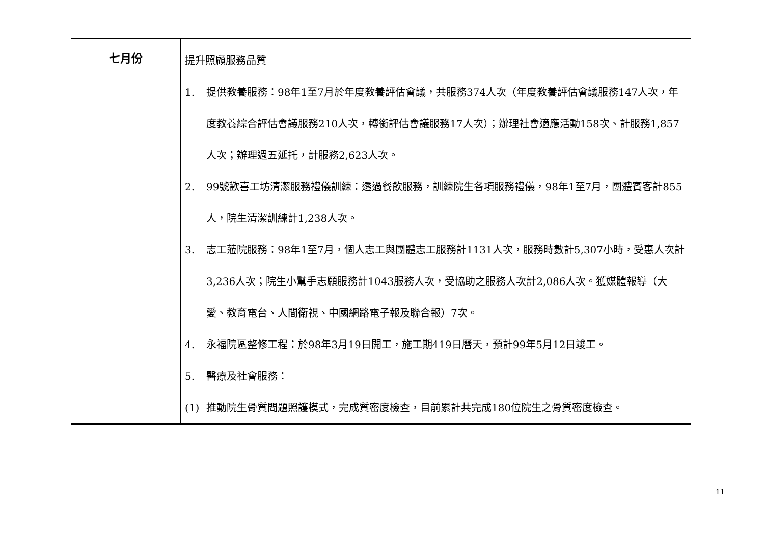| 七月份 | 提升照顧服務品質 1. 提供教養服務：98年1至7月於年度教養評估會議，共服務374人次（年度教養評估會議服務147人次，年度教養綜合評估會議服務210人次，轉銜評估會議服務17人次）；辦理社會適應活動158次、計服務1,857人次；辦理週五延托，計服務2,623人次。 2. 99號歡喜工坊清潔服務禮儀訓練：透過餐飲服務，訓練院生各項服務禮儀，98年1至7月，團體賓客計855人，院生清潔訓練計1,238人次。 3. 志工蒞院服務：98年1至7月，個人志工與團體志工服務計1131人次，服務時數計5,307小時，受惠人次計3,236人次；院生小幫手志願服務計1043服務人次，受協助之服務人次計2,086人次。獲媒體報導（大愛、教育電台、人間衛視、中國網路電子報及聯合報）7次。 4. 永福院區整修工程：於98年3月19日開工，施工期419日曆天，預計99年5月12日竣工。 5. 醫療及社會服務： (1) 推動院生骨質問題照護模式，完成質密度檢查，目前累計共完成180位院生之骨質密度檢查。 |
11